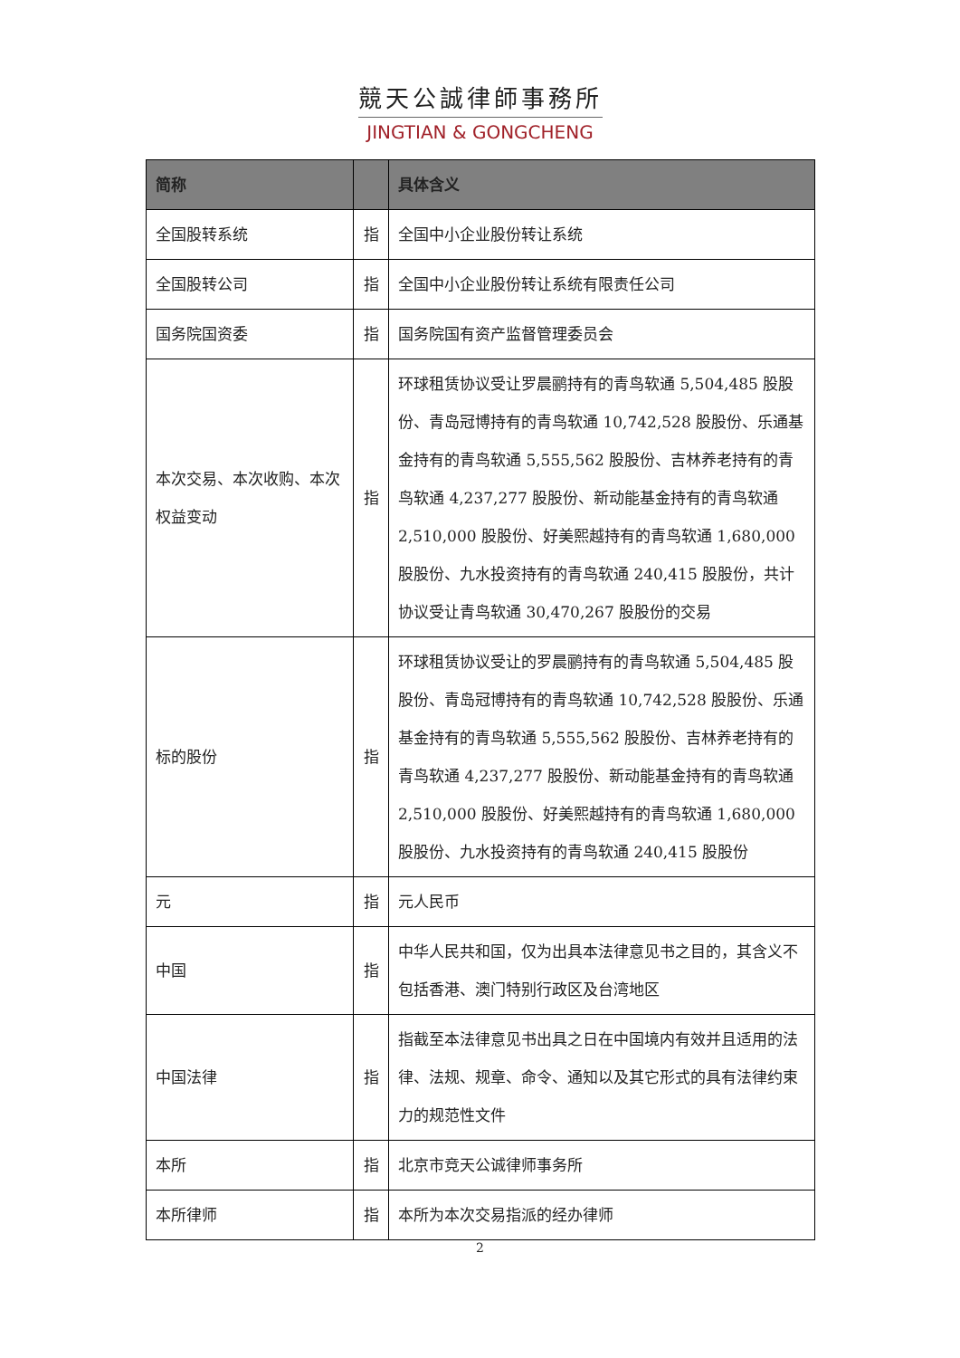競天公誠律師事務所
JINGTIAN & GONGCHENG
| 简称 | | 具体含义 |
| --- | --- | --- |
| 全国股转系统 | 指 | 全国中小企业股份转让系统 |
| 全国股转公司 | 指 | 全国中小企业股份转让系统有限责任公司 |
| 国务院国资委 | 指 | 国务院国有资产监督管理委员会 |
| 本次交易、本次收购、本次权益变动 | 指 | 环球租赁协议受让罗晨鹂持有的青鸟软通 5,504,485 股股份、青岛冠博持有的青鸟软通 10,742,528 股股份、乐通基金持有的青鸟软通 5,555,562 股股份、吉林养老持有的青鸟软通 4,237,277 股股份、新动能基金持有的青鸟软通 2,510,000 股股份、好美熙越持有的青鸟软通 1,680,000 股股份、九水投资持有的青鸟软通 240,415 股股份，共计协议受让青鸟软通 30,470,267 股股份的交易 |
| 标的股份 | 指 | 环球租赁协议受让的罗晨鹂持有的青鸟软通 5,504,485 股股份、青岛冠博持有的青鸟软通 10,742,528 股股份、乐通基金持有的青鸟软通 5,555,562 股股份、吉林养老持有的青鸟软通 4,237,277 股股份、新动能基金持有的青鸟软通 2,510,000 股股份、好美熙越持有的青鸟软通 1,680,000 股股份、九水投资持有的青鸟软通 240,415 股股份 |
| 元 | 指 | 元人民币 |
| 中国 | 指 | 中华人民共和国，仅为出具本法律意见书之目的，其含义不包括香港、澳门特别行政区及台湾地区 |
| 中国法律 | 指 | 指截至本法律意见书出具之日在中国境内有效并且适用的法律、法规、规章、命令、通知以及其它形式的具有法律约束力的规范性文件 |
| 本所 | 指 | 北京市竞天公诚律师事务所 |
| 本所律师 | 指 | 本所为本次交易指派的经办律师 |
2